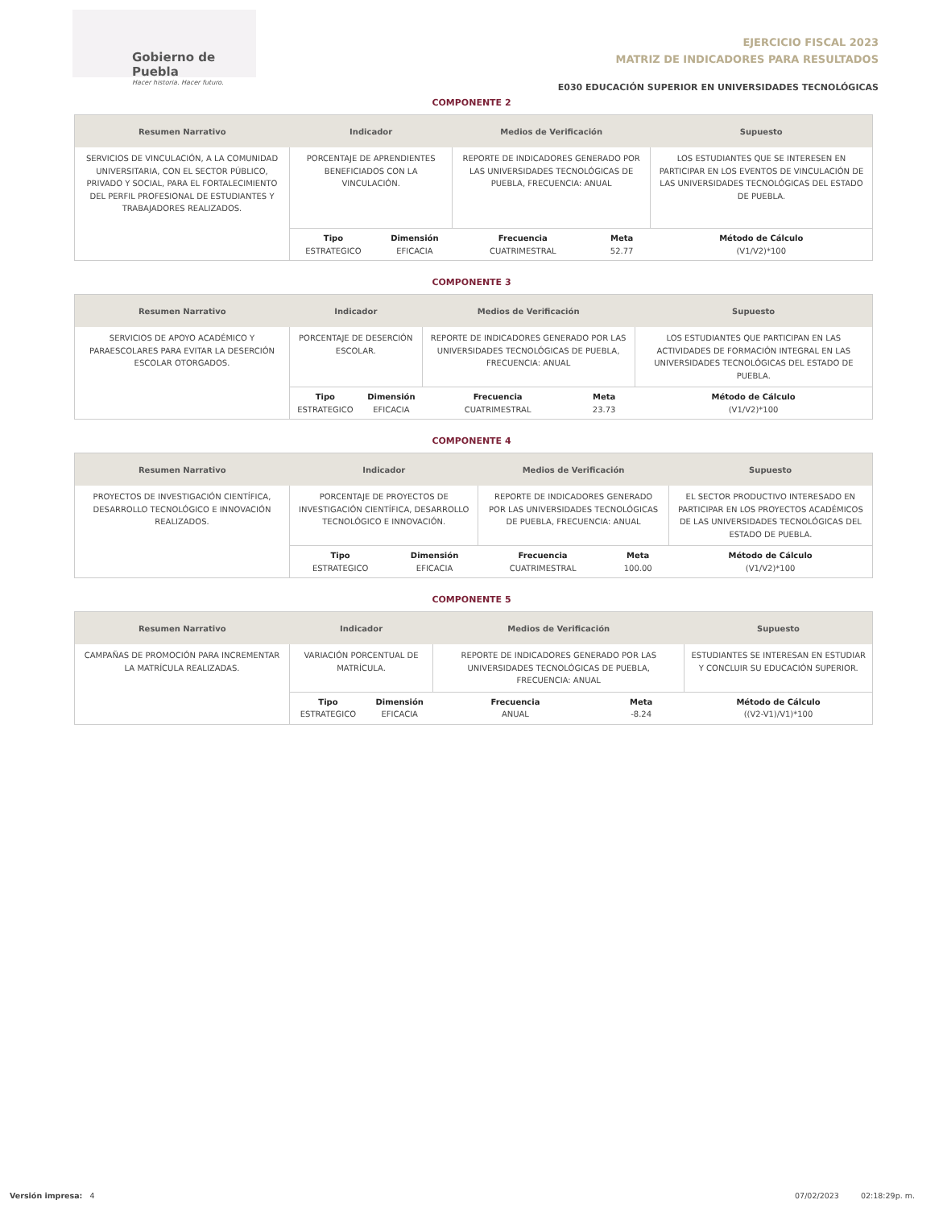Gobierno de Puebla
Hacer historia. Hacer futuro.
EJERCICIO FISCAL 2023
MATRIZ DE INDICADORES PARA RESULTADOS
E030 EDUCACIÓN SUPERIOR EN UNIVERSIDADES TECNOLÓGICAS
COMPONENTE 2
| Resumen Narrativo | Indicador | | Medios de Verificación | | Supuesto |
| --- | --- | --- | --- | --- | --- |
| SERVICIOS DE VINCULACIÓN, A LA COMUNIDAD UNIVERSITARIA, CON EL SECTOR PÚBLICO, PRIVADO Y SOCIAL, PARA EL FORTALECIMIENTO DEL PERFIL PROFESIONAL DE ESTUDIANTES Y TRABAJADORES REALIZADOS. | PORCENTAJE DE APRENDIENTES BENEFICIADOS CON LA VINCULACIÓN. | | REPORTE DE INDICADORES GENERADO POR LAS UNIVERSIDADES TECNOLÓGICAS DE PUEBLA, FRECUENCIA: ANUAL | | LOS ESTUDIANTES QUE SE INTERESEN EN PARTICIPAR EN LOS EVENTOS DE VINCULACIÓN DE LAS UNIVERSIDADES TECNOLÓGICAS DEL ESTADO DE PUEBLA. |
| | Tipo ESTRATEGICO | Dimensión EFICACIA | Frecuencia CUATRIMESTRAL | Meta 52.77 | Método de Cálculo (V1/V2)*100 |
COMPONENTE 3
| Resumen Narrativo | Indicador | | Medios de Verificación | | Supuesto |
| --- | --- | --- | --- | --- | --- |
| SERVICIOS DE APOYO ACADÉMICO Y PARAESCOLARES PARA EVITAR LA DESERCIÓN ESCOLAR OTORGADOS. | PORCENTAJE DE DESERCIÓN ESCOLAR. | | REPORTE DE INDICADORES GENERADO POR LAS UNIVERSIDADES TECNOLÓGICAS DE PUEBLA, FRECUENCIA: ANUAL | | LOS ESTUDIANTES QUE PARTICIPAN EN LAS ACTIVIDADES DE FORMACIÓN INTEGRAL EN LAS UNIVERSIDADES TECNOLÓGICAS DEL ESTADO DE PUEBLA. |
| | Tipo ESTRATEGICO | Dimensión EFICACIA | Frecuencia CUATRIMESTRAL | Meta 23.73 | Método de Cálculo (V1/V2)*100 |
COMPONENTE 4
| Resumen Narrativo | Indicador | | Medios de Verificación | | Supuesto |
| --- | --- | --- | --- | --- | --- |
| PROYECTOS DE INVESTIGACIÓN CIENTÍFICA, DESARROLLO TECNOLÓGICO E INNOVACIÓN REALIZADOS. | PORCENTAJE DE PROYECTOS DE INVESTIGACIÓN CIENTÍFICA, DESARROLLO TECNOLÓGICO E INNOVACIÓN. | | REPORTE DE INDICADORES GENERADO POR LAS UNIVERSIDADES TECNOLÓGICAS DE PUEBLA, FRECUENCIA: ANUAL | | EL SECTOR PRODUCTIVO INTERESADO EN PARTICIPAR EN LOS PROYECTOS ACADÉMICOS DE LAS UNIVERSIDADES TECNOLÓGICAS DEL ESTADO DE PUEBLA. |
| | Tipo ESTRATEGICO | Dimensión EFICACIA | Frecuencia CUATRIMESTRAL | Meta 100.00 | Método de Cálculo (V1/V2)*100 |
COMPONENTE 5
| Resumen Narrativo | Indicador | | Medios de Verificación | | Supuesto |
| --- | --- | --- | --- | --- | --- |
| CAMPAÑAS DE PROMOCIÓN PARA INCREMENTAR LA MATRÍCULA REALIZADAS. | VARIACIÓN PORCENTUAL DE MATRÍCULA. | | REPORTE DE INDICADORES GENERADO POR LAS UNIVERSIDADES TECNOLÓGICAS DE PUEBLA, FRECUENCIA: ANUAL | | ESTUDIANTES SE INTERESAN EN ESTUDIAR Y CONCLUIR SU EDUCACIÓN SUPERIOR. |
| | Tipo ESTRATEGICO | Dimensión EFICACIA | Frecuencia ANUAL | Meta -8.24 | Método de Cálculo ((V2-V1)/V1)*100 |
Versión impresa: 4 07/02/2023 02:18:29p. m.